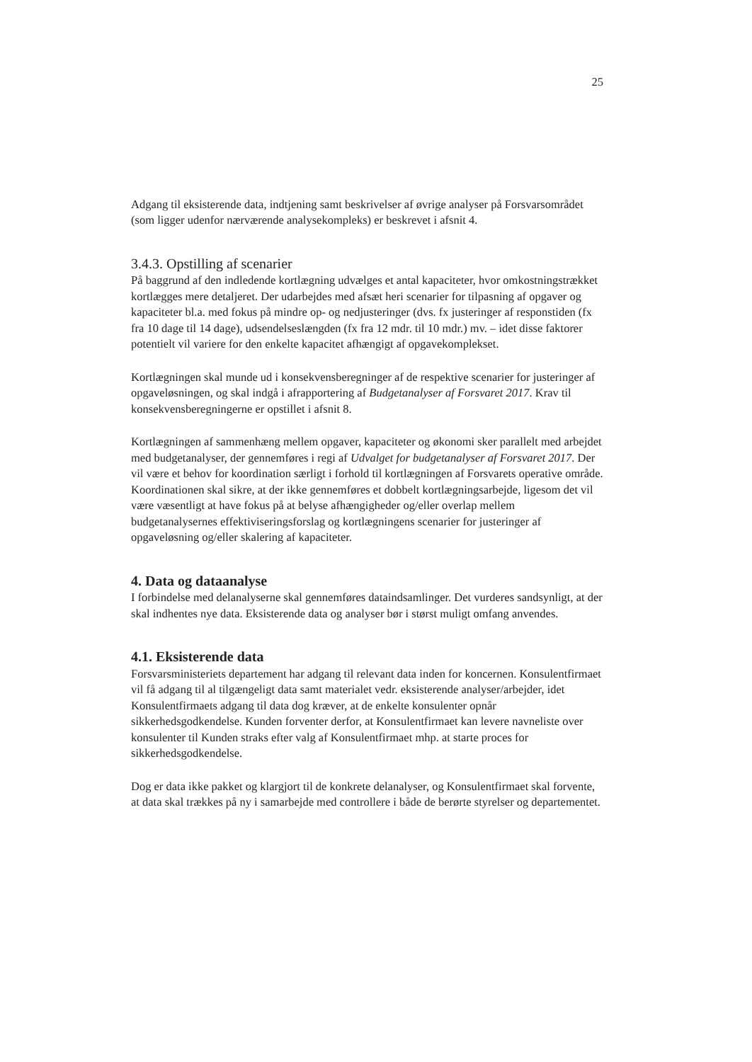25
Adgang til eksisterende data, indtjening samt beskrivelser af øvrige analyser på Forsvarsområdet (som ligger udenfor nærværende analysekompleks) er beskrevet i afsnit 4.
3.4.3. Opstilling af scenarier
På baggrund af den indledende kortlægning udvælges et antal kapaciteter, hvor omkostningstrækket kortlægges mere detaljeret. Der udarbejdes med afsæt heri scenarier for tilpasning af opgaver og kapaciteter bl.a. med fokus på mindre op- og nedjusteringer (dvs. fx justeringer af responstiden (fx fra 10 dage til 14 dage), udsendelseslængden (fx fra 12 mdr. til 10 mdr.) mv. – idet disse faktorer potentielt vil variere for den enkelte kapacitet afhængigt af opgavekomplekset.
Kortlægningen skal munde ud i konsekvensberegninger af de respektive scenarier for justeringer af opgaveløsningen, og skal indgå i afrapportering af Budgetanalyser af Forsvaret 2017. Krav til konsekvensberegningerne er opstillet i afsnit 8.
Kortlægningen af sammenhæng mellem opgaver, kapaciteter og økonomi sker parallelt med arbejdet med budgetanalyser, der gennemføres i regi af Udvalget for budgetanalyser af Forsvaret 2017. Der vil være et behov for koordination særligt i forhold til kortlægningen af Forsvarets operative område. Koordinationen skal sikre, at der ikke gennemføres et dobbelt kortlægningsarbejde, ligesom det vil være væsentligt at have fokus på at belyse afhængigheder og/eller overlap mellem budgetanalysernes effektiviseringsforslag og kortlægningens scenarier for justeringer af opgaveløsning og/eller skalering af kapaciteter.
4. Data og dataanalyse
I forbindelse med delanalyserne skal gennemføres dataindsamlinger. Det vurderes sandsynligt, at der skal indhentes nye data. Eksisterende data og analyser bør i størst muligt omfang anvendes.
4.1. Eksisterende data
Forsvarsministeriets departement har adgang til relevant data inden for koncernen. Konsulentfirmaet vil få adgang til al tilgængeligt data samt materialet vedr. eksisterende analyser/arbejder, idet Konsulentfirmaets adgang til data dog kræver, at de enkelte konsulenter opnår sikkerhedsgodkendelse. Kunden forventer derfor, at Konsulentfirmaet kan levere navneliste over konsulenter til Kunden straks efter valg af Konsulentfirmaet mhp. at starte proces for sikkerhedsgodkendelse.
Dog er data ikke pakket og klargjort til de konkrete delanalyser, og Konsulentfirmaet skal forvente, at data skal trækkes på ny i samarbejde med controllere i både de berørte styrelser og departementet.